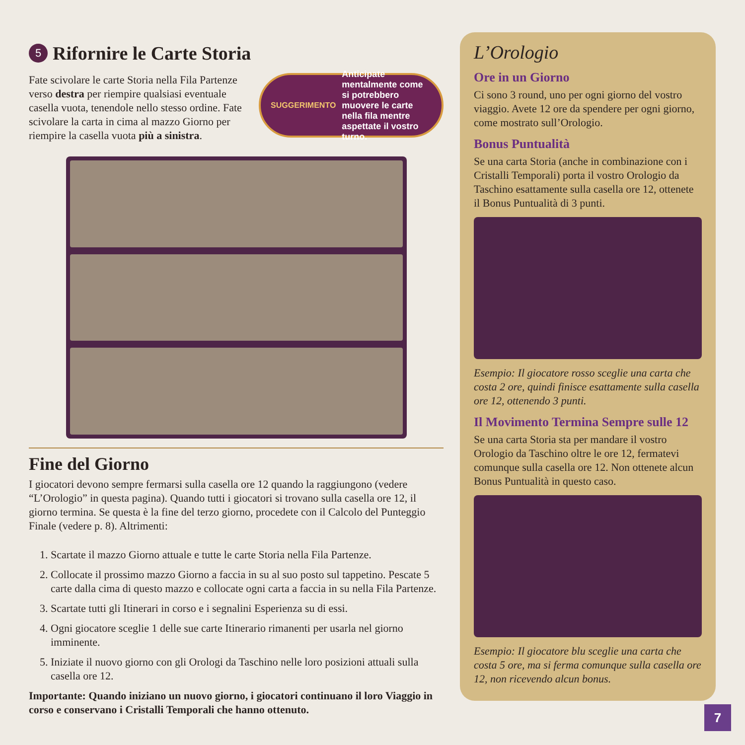5 Rifornire le Carte Storia
Fate scivolare le carte Storia nella Fila Partenze verso destra per riempire qualsiasi eventuale casella vuota, tenendole nello stesso ordine. Fate scivolare la carta in cima al mazzo Giorno per riempire la casella vuota più a sinistra.
SUGGERIMENTO Anticipate mentalmente come si potrebbero muovere le carte nella fila mentre aspettate il vostro turno.
Fine del Giorno
I giocatori devono sempre fermarsi sulla casella ore 12 quando la raggiungono (vedere “L’Orologio” in questa pagina). Quando tutti i giocatori si trovano sulla casella ore 12, il giorno termina. Se questa è la fine del terzo giorno, procedete con il Calcolo del Punteggio Finale (vedere p. 8). Altrimenti:
1. Scartate il mazzo Giorno attuale e tutte le carte Storia nella Fila Partenze.
2. Collocate il prossimo mazzo Giorno a faccia in su al suo posto sul tappetino. Pescate 5 carte dalla cima di questo mazzo e collocate ogni carta a faccia in su nella Fila Partenze.
3. Scartate tutti gli Itinerari in corso e i segnalini Esperienza su di essi.
4. Ogni giocatore sceglie 1 delle sue carte Itinerario rimanenti per usarla nel giorno imminente.
5. Iniziate il nuovo giorno con gli Orologi da Taschino nelle loro posizioni attuali sulla casella ore 12.
Importante: Quando iniziano un nuovo giorno, i giocatori continuano il loro Viaggio in corso e conservano i Cristalli Temporali che hanno ottenuto.
L’Orologio
Ore in un Giorno
Ci sono 3 round, uno per ogni giorno del vostro viaggio. Avete 12 ore da spendere per ogni giorno, come mostrato sull’Orologio.
Bonus Puntualità
Se una carta Storia (anche in combinazione con i Cristalli Temporali) porta il vostro Orologio da Taschino esattamente sulla casella ore 12, ottenete il Bonus Puntualità di 3 punti.
Esempio: Il giocatore rosso sceglie una carta che costa 2 ore, quindi finisce esattamente sulla casella ore 12, ottenendo 3 punti.
Il Movimento Termina Sempre sulle 12
Se una carta Storia sta per mandare il vostro Orologio da Taschino oltre le ore 12, fermatevi comunque sulla casella ore 12. Non ottenete alcun Bonus Puntualità in questo caso.
Esempio: Il giocatore blu sceglie una carta che costa 5 ore, ma si ferma comunque sulla casella ore 12, non ricevendo alcun bonus.
7